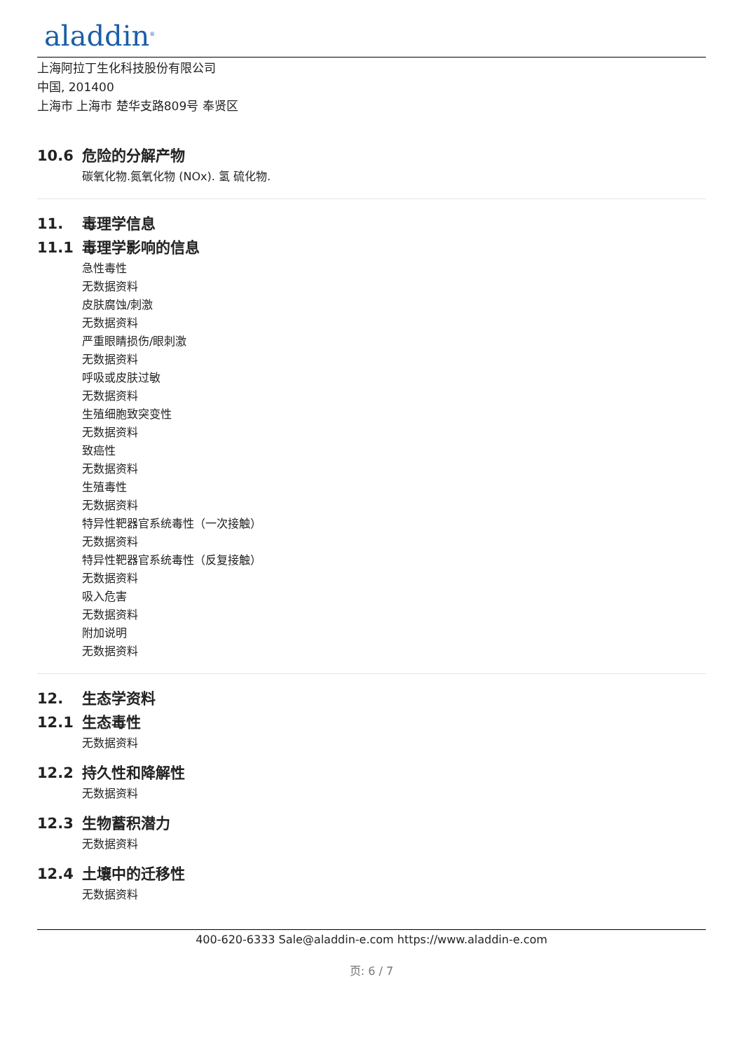aladdin<sup>®</sup>
上海阿拉丁生化科技股份有限公司
中国, 201400
上海市 上海市 楚华支路809号 奉贤区
10.6 危险的分解产物
碳氧化物.氮氧化物 (NOx). 氢 硫化物.
11. 毒理学信息
11.1 毒理学影响的信息
急性毒性
无数据资料
皮肤腐蚀/刺激
无数据资料
严重眼睛损伤/眼刺激
无数据资料
呼吸或皮肤过敏
无数据资料
生殖细胞致突变性
无数据资料
致癌性
无数据资料
生殖毒性
无数据资料
特异性靶器官系统毒性（一次接触）
无数据资料
特异性靶器官系统毒性（反复接触）
无数据资料
吸入危害
无数据资料
附加说明
无数据资料
12. 生态学资料
12.1 生态毒性
无数据资料
12.2 持久性和降解性
无数据资料
12.3 生物蓄积潜力
无数据资料
12.4 土壤中的迁移性
无数据资料
400-620-6333 Sale@aladdin-e.com https://www.aladdin-e.com
页: 6 / 7